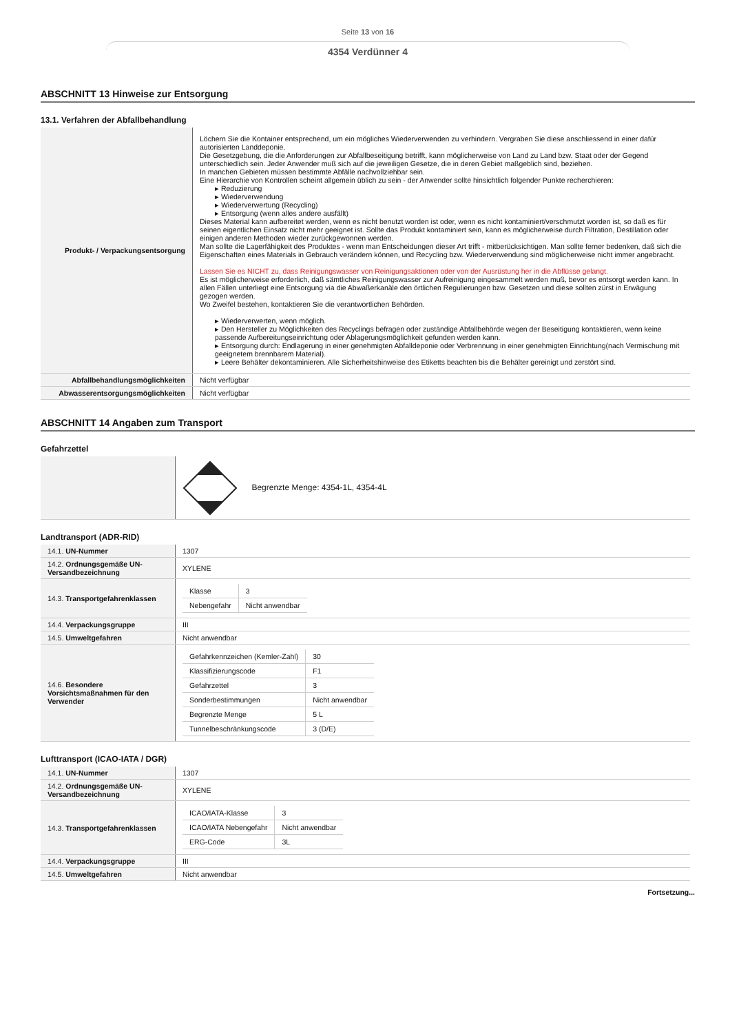Seite 13 von 16
4354 Verdünner 4
ABSCHNITT 13 Hinweise zur Entsorgung
13.1. Verfahren der Abfallbehandlung
| Produkt- / Verpackungsentsorgung | Löchern Sie die Kontainer entsprechend, um ein mögliches Wiederverwenden zu verhindern. Vergraben Sie diese anschliessend in einer dafür autorisierten Landdeponie. Die Gesetzgebung, die die Anforderungen zur Abfallbeseitigung betrifft, kann möglicherweise von Land zu Land bzw. Staat oder der Gegend unterschiedlich sein. Jeder Anwender muß sich auf die jeweiligen Gesetze, die in deren Gebiet maßgeblich sind, beziehen. In manchen Gebieten müssen bestimmte Abfälle nachvollziehbar sein. Eine Hierarchie von Kontrollen scheint allgemein üblich zu sein - der Anwender sollte hinsichtlich folgender Punkte recherchieren: ▸ Reduzierung ▸ Wiederverwendung ▸ Wiederverwertung (Recycling) ▸ Entsorgung (wenn alles andere ausfällt) Dieses Material kann aufbereitet werden, wenn es nicht benutzt worden ist oder, wenn es nicht kontaminiert/verschmutzt worden ist, so daß es für seinen eigentlichen Einsatz nicht mehr geeignet ist. Sollte das Produkt kontaminiert sein, kann es möglicherweise durch Filtration, Destillation oder einigen anderen Methoden wieder zurückgewonnen werden. Man sollte die Lagerfähigkeit des Produktes - wenn man Entscheidungen dieser Art trifft - mitberücksichtigen. Man sollte ferner bedenken, daß sich die Eigenschaften eines Materials in Gebrauch verändern können, und Recycling bzw. Wiederverwendung sind möglicherweise nicht immer angebracht. Lassen Sie es NICHT zu, dass Reinigungswasser von Reinigungsaktionen oder von der Ausrüstung her in die Abflüsse gelangt. Es ist möglicherweise erforderlich, daß sämtliches Reinigungswasser zur Aufreinigung eingesammelt werden muß, bevor es entsorgt werden kann. In allen Fällen unterliegt eine Entsorgung via die Abwaßerkanäle den örtlichen Regulierungen bzw. Gesetzen und diese sollten zürst in Erwägung gezogen werden. Wo Zweifel bestehen, kontaktieren Sie die verantwortlichen Behörden. ▸ Wiederverwerten, wenn möglich. ▸ Den Hersteller zu Möglichkeiten des Recyclings befragen oder zuständige Abfallbehörde wegen der Beseitigung kontaktieren, wenn keine passende Aufbereitungseinrichtung oder Ablagerungsmöglichkeit gefunden werden kann. ▸ Entsorgung durch: Endlagerung in einer genehmigten Abfalldeponie oder Verbrennung in einer genehmigten Einrichtung(nach Vermischung mit geeignetem brennbarem Material). ▸ Leere Behälter dekontaminieren. Alle Sicherheitshinweise des Etiketts beachten bis die Behälter gereinigt und zerstört sind. |
| Abfallbehandlungsmöglichkeiten | Nicht verfügbar |
| Abwasserentsorgungsmöglichkeiten | Nicht verfügbar |
ABSCHNITT 14 Angaben zum Transport
Gefahrzettel
| | Begrenzte Menge: 4354-1L, 4354-4L |
Landtransport (ADR-RID)
| 14.1. UN-Nummer | 1307 |
| 14.2. Ordnungsgemäße UN-Versandbezeichnung | XYLENE |
| 14.3. Transportgefahrenklassen | / Klasse / 3 / / Nebengefahr / Nicht anwendbar / |
| 14.4. Verpackungsgruppe | III |
| 14.5. Umweltgefahren | Nicht anwendbar |
| 14.6. Besondere Vorsichtsmaßnahmen für den Verwender | / Gefahrkennzeichen (Kemler-Zahl) / 30 / / Klassifizierungscode / F1 / / Gefahrzettel / 3 / / Sonderbestimmungen / Nicht anwendbar / / Begrenzte Menge / 5 L / / Tunnelbeschränkungscode / 3 (D/E) / |
Lufttransport (ICAO-IATA / DGR)
| 14.1. UN-Nummer | 1307 |
| 14.2. Ordnungsgemäße UN-Versandbezeichnung | XYLENE |
| 14.3. Transportgefahrenklassen | / ICAO/IATA-Klasse / 3 / / ICAO/IATA Nebengefahr / Nicht anwendbar / / ERG-Code / 3L / |
| 14.4. Verpackungsgruppe | III |
| 14.5. Umweltgefahren | Nicht anwendbar |
Fortsetzung...